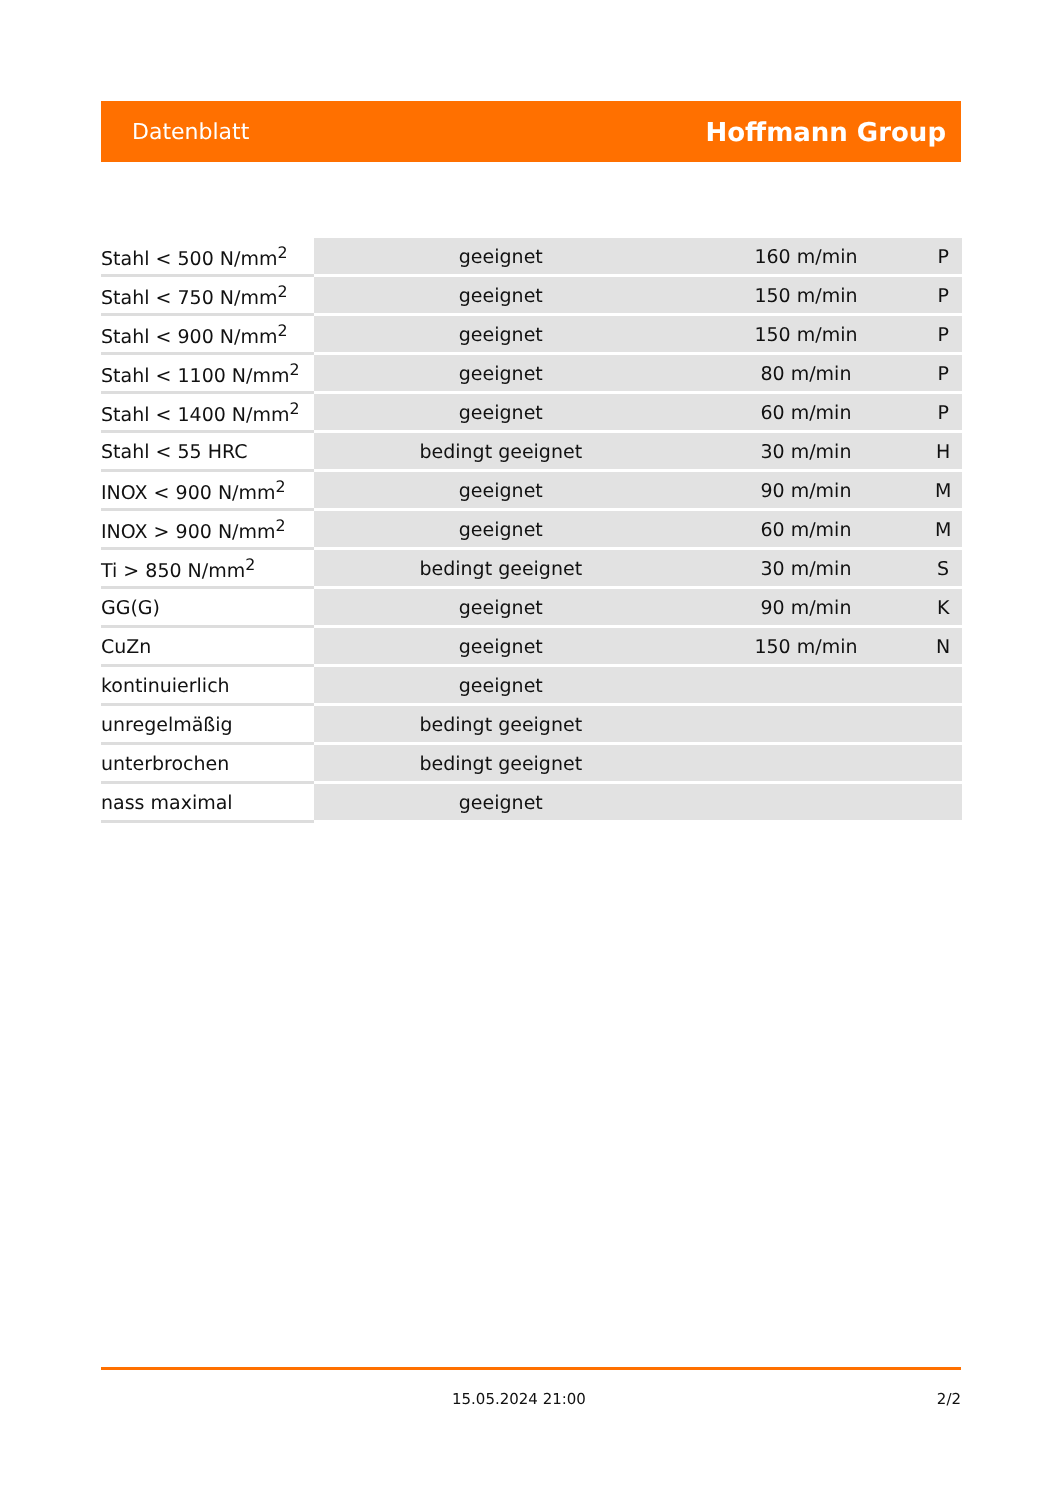Datenblatt Hoffmann Group
| Stahl < 500 N/mm<sup>2</sup> | geeignet | 160 m/min | P |
| Stahl < 750 N/mm<sup>2</sup> | geeignet | 150 m/min | P |
| Stahl < 900 N/mm<sup>2</sup> | geeignet | 150 m/min | P |
| Stahl < 1100 N/mm<sup>2</sup> | geeignet | 80 m/min | P |
| Stahl < 1400 N/mm<sup>2</sup> | geeignet | 60 m/min | P |
| Stahl < 55 HRC | bedingt geeignet | 30 m/min | H |
| INOX < 900 N/mm<sup>2</sup> | geeignet | 90 m/min | M |
| INOX > 900 N/mm<sup>2</sup> | geeignet | 60 m/min | M |
| Ti > 850 N/mm<sup>2</sup> | bedingt geeignet | 30 m/min | S |
| GG(G) | geeignet | 90 m/min | K |
| CuZn | geeignet | 150 m/min | N |
| kontinuierlich | geeignet | | |
| unregelmäßig | bedingt geeignet | | |
| unterbrochen | bedingt geeignet | | |
| nass maximal | geeignet | | |
15.05.2024 21:00 2/2